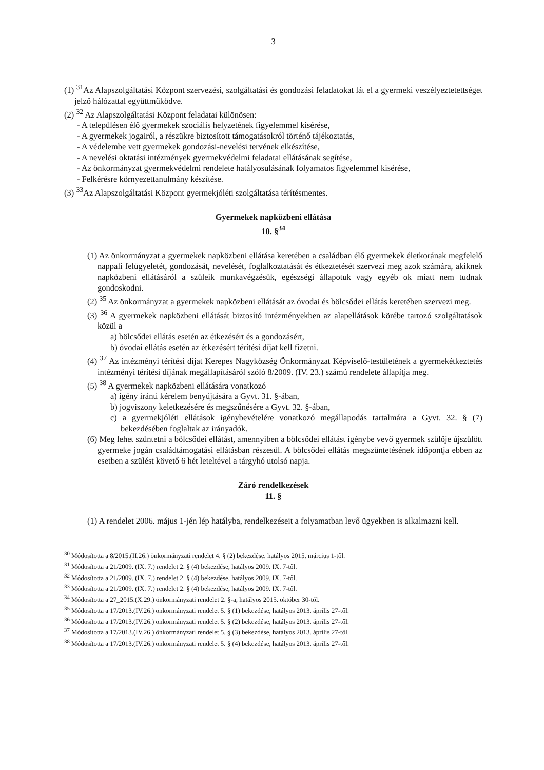3
(1) <sup>31</sup>Az Alapszolgáltatási Központ szervezési, szolgáltatási és gondozási feladatokat lát el a gyermeki veszélyeztetettséget jelző hálózattal együttműködve.
(2) <sup>32</sup> Az Alapszolgáltatási Központ feladatai különösen:
- A településen élő gyermekek szociális helyzetének figyelemmel kisérése,
- A gyermekek jogairól, a részükre biztosított támogatásokról történő tájékoztatás,
- A védelembe vett gyermekek gondozási-nevelési tervének elkészítése,
- A nevelési oktatási intézmények gyermekvédelmi feladatai ellátásának segítése,
- Az önkormányzat gyermekvédelmi rendelete hatályosulásának folyamatos figyelemmel kisérése,
- Felkérésre környezettanulmány készítése.
(3) <sup>33</sup>Az Alapszolgáltatási Központ gyermekjóléti szolgáltatása térítésmentes.
Gyermekek napközbeni ellátása
10. §<sup>34</sup>
(1) Az önkormányzat a gyermekek napközbeni ellátása keretében a családban élő gyermekek életkorának megfelelő nappali felügyeletét, gondozását, nevelését, foglalkoztatását és étkeztetését szervezi meg azok számára, akiknek napközbeni ellátásáról a szüleik munkavégzésük, egészségi állapotuk vagy egyéb ok miatt nem tudnak gondoskodni.
(2) <sup>35</sup> Az önkormányzat a gyermekek napközbeni ellátását az óvodai és bölcsődei ellátás keretében szervezi meg.
(3) <sup>36</sup> A gyermekek napközbeni ellátását biztosító intézményekben az alapellátások körébe tartozó szolgáltatások közül a
a) bölcsődei ellátás esetén az étkezésért és a gondozásért,
b) óvodai ellátás esetén az étkezésért térítési díjat kell fizetni.
(4) <sup>37</sup> Az intézményi térítési díjat Kerepes Nagyközség Önkormányzat Képviselő-testületének a gyermekétkeztetés intézményi térítési díjának megállapításáról szóló 8/2009. (IV. 23.) számú rendelete állapítja meg.
(5) <sup>38</sup> A gyermekek napközbeni ellátására vonatkozó
a) igény iránti kérelem benyújtására a Gyvt. 31. §-ában,
b) jogviszony keletkezésére és megszűnésére a Gyvt. 32. §-ában,
c) a gyermekjóléti ellátások igénybevételére vonatkozó megállapodás tartalmára a Gyvt. 32. § (7) bekezdésében foglaltak az irányadók.
(6) Meg lehet szüntetni a bölcsődei ellátást, amennyiben a bölcsődei ellátást igénybe vevő gyermek szülője újszülött gyermeke jogán családtámogatási ellátásban részesül. A bölcsődei ellátás megszüntetésének időpontja ebben az esetben a szülést követő 6 hét leteltével a tárgyhó utolsó napja.
Záró rendelkezések
11. §
(1) A rendelet 2006. május 1-jén lép hatályba, rendelkezéseit a folyamatban levő ügyekben is alkalmazni kell.
<sup>30</sup> Módosította a 8/2015.(II.26.) önkormányzati rendelet 4. § (2) bekezdése, hatályos 2015. március 1-től.
<sup>31</sup> Módosította a 21/2009. (IX. 7.) rendelet 2. § (4) bekezdése, hatályos 2009. IX. 7-től.
<sup>32</sup> Módosította a 21/2009. (IX. 7.) rendelet 2. § (4) bekezdése, hatályos 2009. IX. 7-től.
<sup>33</sup> Módosította a 21/2009. (IX. 7.) rendelet 2. § (4) bekezdése, hatályos 2009. IX. 7-től.
<sup>34</sup> Módosította a 27_2015.(X.29.) önkormányzati rendelet 2. §-a, hatályos 2015. október 30-tól.
<sup>35</sup> Módosította a 17/2013.(IV.26.) önkormányzati rendelet 5. § (1) bekezdése, hatályos 2013. április 27-től.
<sup>36</sup> Módosította a 17/2013.(IV.26.) önkormányzati rendelet 5. § (2) bekezdése, hatályos 2013. április 27-től.
<sup>37</sup> Módosította a 17/2013.(IV.26.) önkormányzati rendelet 5. § (3) bekezdése, hatályos 2013. április 27-től.
<sup>38</sup> Módosította a 17/2013.(IV.26.) önkormányzati rendelet 5. § (4) bekezdése, hatályos 2013. április 27-től.